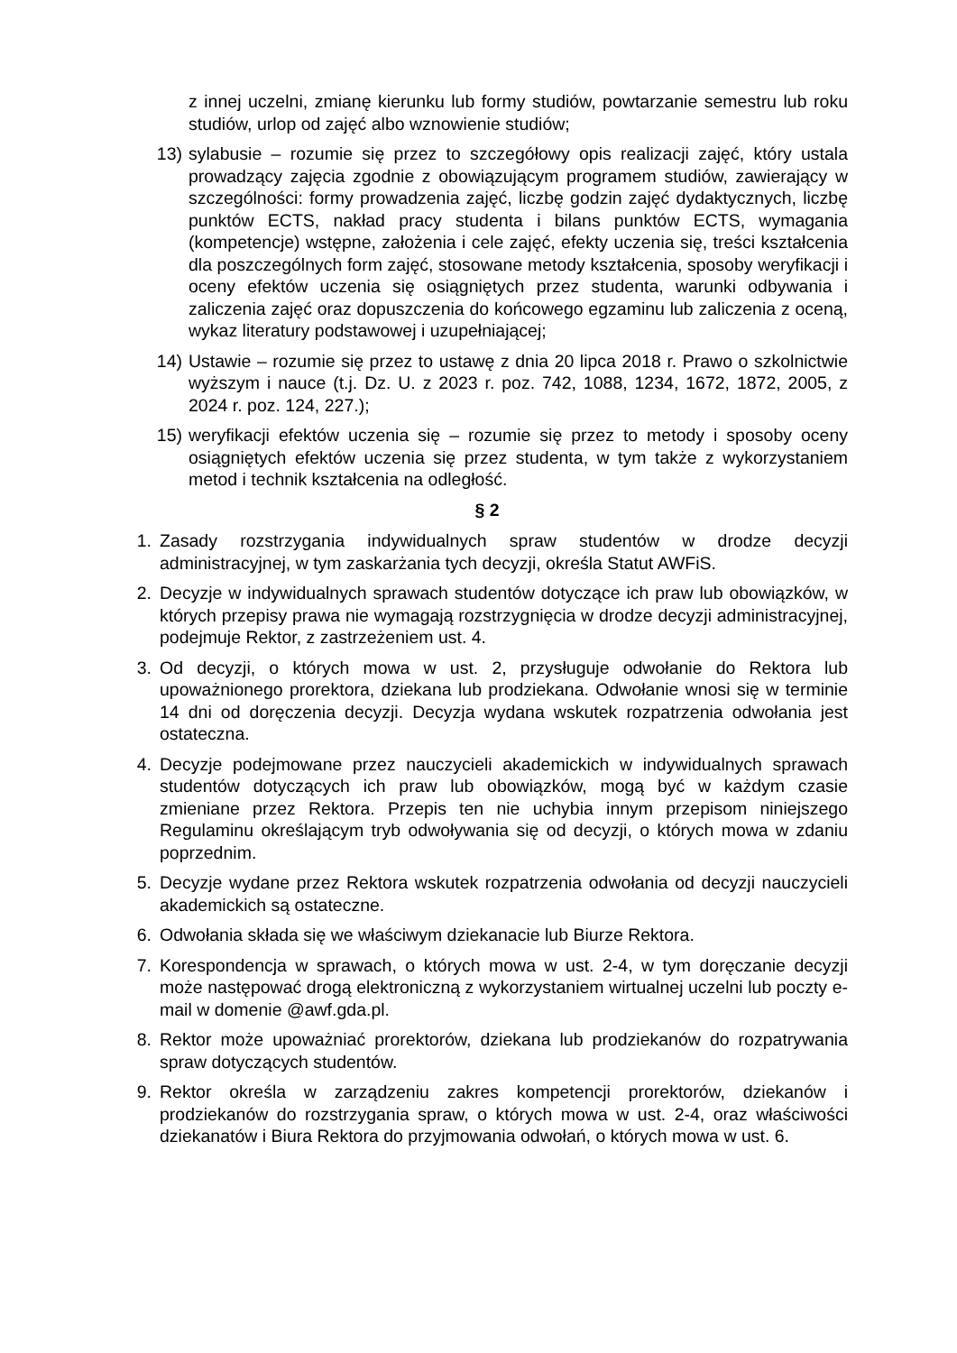z innej uczelni, zmianę kierunku lub formy studiów, powtarzanie semestru lub roku studiów, urlop od zajęć albo wznowienie studiów;
13) sylabusie – rozumie się przez to szczegółowy opis realizacji zajęć, który ustala prowadzący zajęcia zgodnie z obowiązującym programem studiów, zawierający w szczególności: formy prowadzenia zajęć, liczbę godzin zajęć dydaktycznych, liczbę punktów ECTS, nakład pracy studenta i bilans punktów ECTS, wymagania (kompetencje) wstępne, założenia i cele zajęć, efekty uczenia się, treści kształcenia dla poszczególnych form zajęć, stosowane metody kształcenia, sposoby weryfikacji i oceny efektów uczenia się osiągniętych przez studenta, warunki odbywania i zaliczenia zajęć oraz dopuszczenia do końcowego egzaminu lub zaliczenia z oceną, wykaz literatury podstawowej i uzupełniającej;
14) Ustawie – rozumie się przez to ustawę z dnia 20 lipca 2018 r. Prawo o szkolnictwie wyższym i nauce (t.j. Dz. U. z 2023 r. poz. 742, 1088, 1234, 1672, 1872, 2005, z 2024 r. poz. 124, 227.);
15) weryfikacji efektów uczenia się – rozumie się przez to metody i sposoby oceny osiągniętych efektów uczenia się przez studenta, w tym także z wykorzystaniem metod i technik kształcenia na odległość.
§ 2
1. Zasady rozstrzygania indywidualnych spraw studentów w drodze decyzji administracyjnej, w tym zaskarżania tych decyzji, określa Statut AWFiS.
2. Decyzje w indywidualnych sprawach studentów dotyczące ich praw lub obowiązków, w których przepisy prawa nie wymagają rozstrzygnięcia w drodze decyzji administracyjnej, podejmuje Rektor, z zastrzeżeniem ust. 4.
3. Od decyzji, o których mowa w ust. 2, przysługuje odwołanie do Rektora lub upoważnionego prorektora, dziekana lub prodziekana. Odwołanie wnosi się w terminie 14 dni od doręczenia decyzji. Decyzja wydana wskutek rozpatrzenia odwołania jest ostateczna.
4. Decyzje podejmowane przez nauczycieli akademickich w indywidualnych sprawach studentów dotyczących ich praw lub obowiązków, mogą być w każdym czasie zmieniane przez Rektora. Przepis ten nie uchybia innym przepisom niniejszego Regulaminu określającym tryb odwoływania się od decyzji, o których mowa w zdaniu poprzednim.
5. Decyzje wydane przez Rektora wskutek rozpatrzenia odwołania od decyzji nauczycieli akademickich są ostateczne.
6. Odwołania składa się we właściwym dziekanacie lub Biurze Rektora.
7. Korespondencja w sprawach, o których mowa w ust. 2-4, w tym doręczanie decyzji może następować drogą elektroniczną z wykorzystaniem wirtualnej uczelni lub poczty e-mail w domenie @awf.gda.pl.
8. Rektor może upoważniać prorektorów, dziekana lub prodziekanów do rozpatrywania spraw dotyczących studentów.
9. Rektor określa w zarządzeniu zakres kompetencji prorektorów, dziekanów i prodziekanów do rozstrzygania spraw, o których mowa w ust. 2-4, oraz właściwości dziekanatów i Biura Rektora do przyjmowania odwołań, o których mowa w ust. 6.